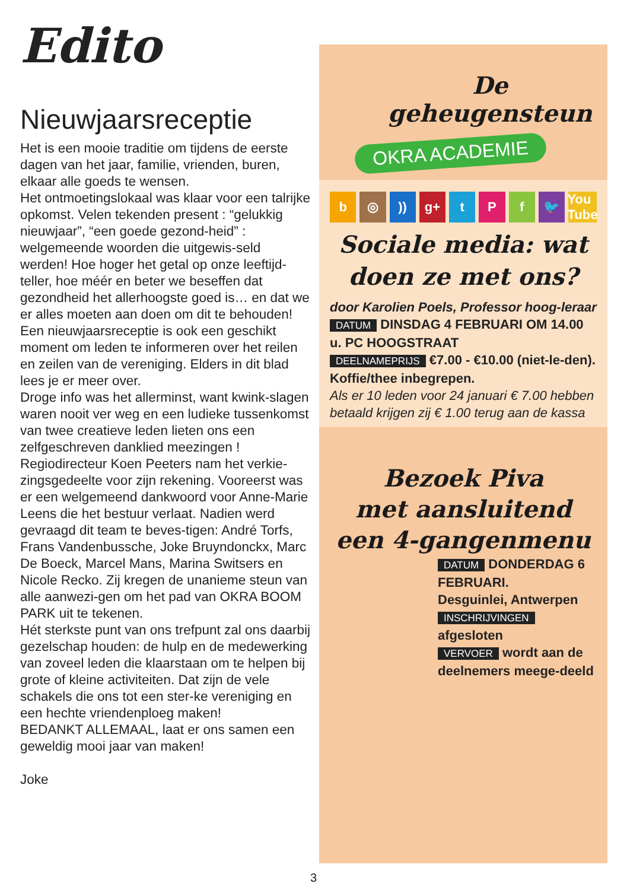Edito
Nieuwjaarsreceptie
Het is een mooie traditie om tijdens de eerste dagen van het jaar, familie, vrienden, buren, elkaar alle goeds te wensen.
Het ontmoetingslokaal was klaar voor een talrijke opkomst. Velen tekenden present : “gelukkig nieuwjaar”, “een goede gezond-heid” : welgemeende woorden die uitgewis-seld werden! Hoe hoger het getal op onze leeftijd-teller, hoe méér en beter we beseffen dat gezondheid het allerhoogste goed is… en dat we er alles moeten aan doen om dit te behouden!
Een nieuwjaarsreceptie is ook een geschikt moment om leden te informeren over het reilen en zeilen van de vereniging. Elders in dit blad lees je er meer over.
Droge info was het allerminst, want kwink-slagen waren nooit ver weg en een ludieke tussenkomst van twee creatieve leden lieten ons een zelfgeschreven danklied meezingen ! Regiodirecteur Koen Peeters nam het verkie-zingsgedeelte voor zijn rekening. Vooreerst was er een welgemeend dankwoord voor Anne-Marie Leens die het bestuur verlaat. Nadien werd gevraagd dit team te beves-tigen: André Torfs, Frans Vandenbussche, Joke Bruyndonckx, Marc De Boeck, Marcel Mans, Marina Switsers en Nicole Recko. Zij kregen de unanieme steun van alle aanwezi-gen om het pad van OKRA BOOM PARK uit te tekenen.
Hét sterkste punt van ons trefpunt zal ons daarbij gezelschap houden: de hulp en de medewerking van zoveel leden die klaarstaan om te helpen bij grote of kleine activiteiten. Dat zijn de vele schakels die ons tot een ster-ke vereniging en een hechte vriendenploeg maken!
BEDANKT ALLEMAAL, laat er ons samen een geweldig mooi jaar van maken!
Joke
De geheugensteun
OKRA ACADEMIE
b ◎)) g+ tPf 🐦 You Tube
Sociale media: wat doen ze met ons?
door Karolien Poels, Professor hoog-leraar
DATUM DINSDAG 4 FEBRUARI OM 14.00 u. PC HOOGSTRAAT
DEELNAMEPRIJS €7.00 - €10.00 (niet-le-den). Koffie/thee inbegrepen.
Als er 10 leden voor 24 januari € 7.00 hebben betaald krijgen zij € 1.00 terug aan de kassa
Bezoek Piva
met aansluitend
een 4-gangenmenu
DATUM DONDERDAG 6 FEBRUARI.
Desguinlei, Antwerpen
INSCHRIJVINGEN
afgesloten
VERVOER wordt aan de deelnemers meege-deeld
3